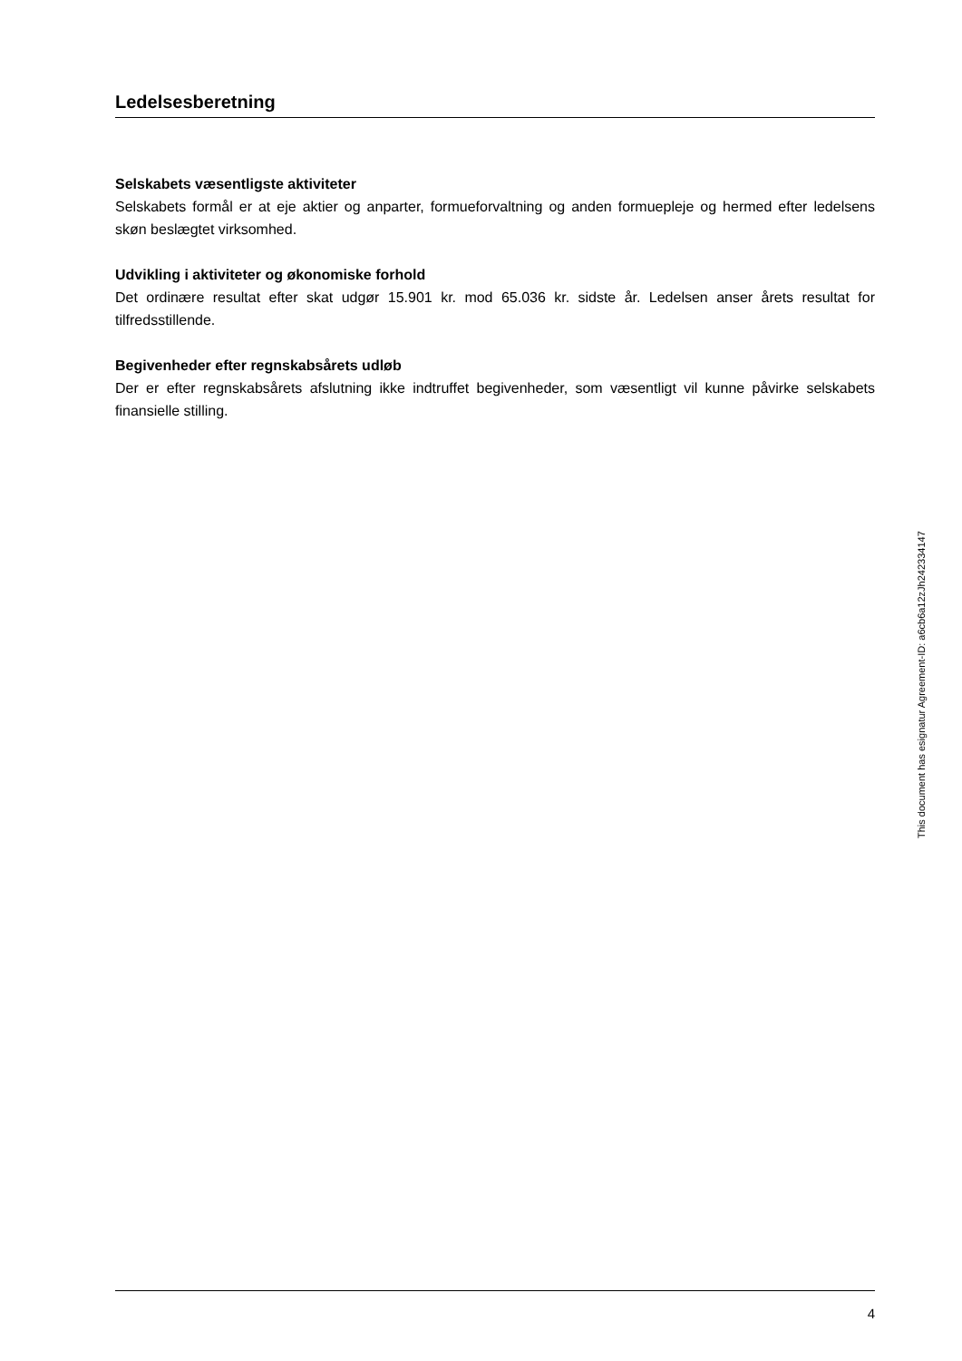Ledelsesberetning
Selskabets væsentligste aktiviteter
Selskabets formål er at eje aktier og anparter, formueforvaltning og anden formuepleje og hermed efter ledelsens skøn beslægtet virksomhed.
Udvikling i aktiviteter og økonomiske forhold
Det ordinære resultat efter skat udgør 15.901 kr. mod 65.036 kr. sidste år. Ledelsen anser årets resultat for tilfredsstillende.
Begivenheder efter regnskabsårets udløb
Der er efter regnskabsårets afslutning ikke indtruffet begivenheder, som væsentligt vil kunne påvirke selskabets finansielle stilling.
This document has esignatur Agreement-ID: a6cb6a12zJh242334147
4